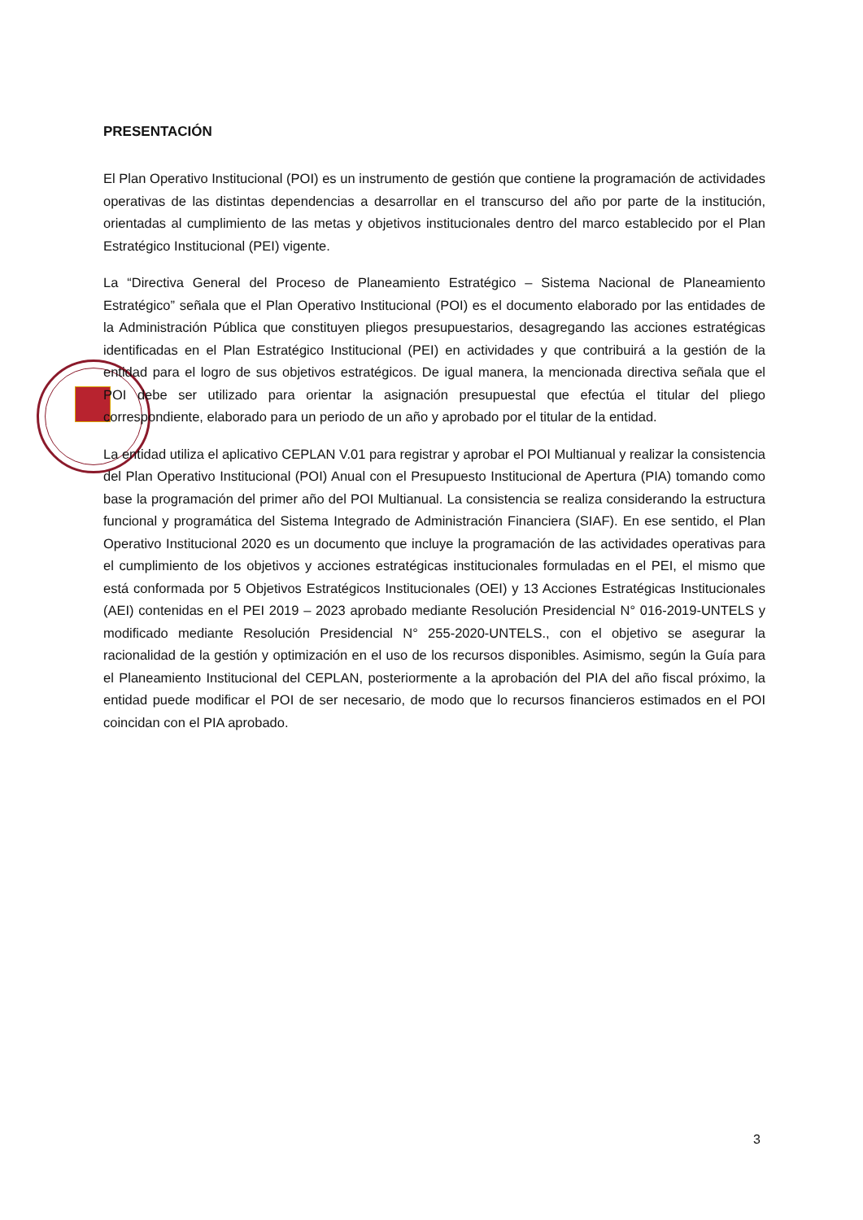PRESENTACIÓN
El Plan Operativo Institucional (POI) es un instrumento de gestión que contiene la programación de actividades operativas de las distintas dependencias a desarrollar en el transcurso del año por parte de la institución, orientadas al cumplimiento de las metas y objetivos institucionales dentro del marco establecido por el Plan Estratégico Institucional (PEI) vigente.
La “Directiva General del Proceso de Planeamiento Estratégico – Sistema Nacional de Planeamiento Estratégico” señala que el Plan Operativo Institucional (POI) es el documento elaborado por las entidades de la Administración Pública que constituyen pliegos presupuestarios, desagregando las acciones estratégicas identificadas en el Plan Estratégico Institucional (PEI) en actividades y que contribuirá a la gestión de la entidad para el logro de sus objetivos estratégicos. De igual manera, la mencionada directiva señala que el POI debe ser utilizado para orientar la asignación presupuestal que efectúa el titular del pliego correspondiente, elaborado para un periodo de un año y aprobado por el titular de la entidad.
La entidad utiliza el aplicativo CEPLAN V.01 para registrar y aprobar el POI Multianual y realizar la consistencia del Plan Operativo Institucional (POI) Anual con el Presupuesto Institucional de Apertura (PIA) tomando como base la programación del primer año del POI Multianual. La consistencia se realiza considerando la estructura funcional y programática del Sistema Integrado de Administración Financiera (SIAF). En ese sentido, el Plan Operativo Institucional 2020 es un documento que incluye la programación de las actividades operativas para el cumplimiento de los objetivos y acciones estratégicas institucionales formuladas en el PEI, el mismo que está conformada por 5 Objetivos Estratégicos Institucionales (OEI) y 13 Acciones Estratégicas Institucionales (AEI) contenidas en el PEI 2019 – 2023 aprobado mediante Resolución Presidencial N° 016-2019-UNTELS y modificado mediante Resolución Presidencial N° 255-2020-UNTELS., con el objetivo se asegurar la racionalidad de la gestión y optimización en el uso de los recursos disponibles. Asimismo, según la Guía para el Planeamiento Institucional del CEPLAN, posteriormente a la aprobación del PIA del año fiscal próximo, la entidad puede modificar el POI de ser necesario, de modo que lo recursos financieros estimados en el POI coincidan con el PIA aprobado.
3